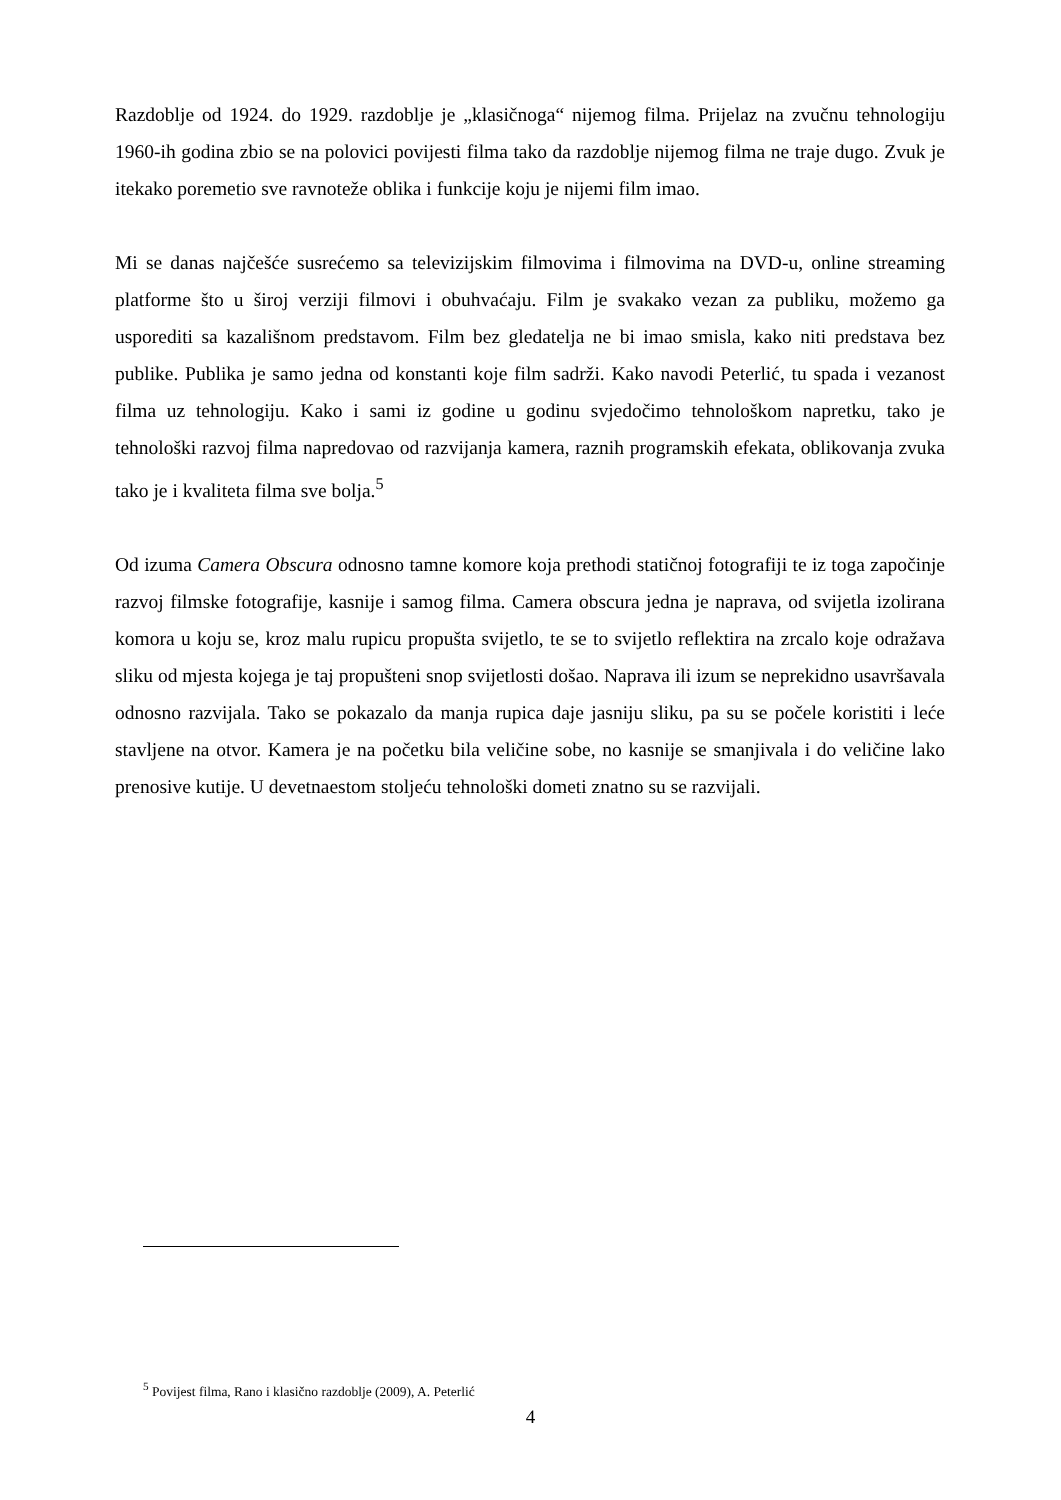Razdoblje od 1924. do 1929. razdoblje je „klasičnoga“ nijemog filma. Prijelaz na zvučnu tehnologiju 1960-ih godina zbio se na polovici povijesti filma tako da razdoblje nijemog filma ne traje dugo. Zvuk je itekako poremetio sve ravnoteže oblika i funkcije koju je nijemi film imao.
Mi se danas najčešće susrećemo sa televizijskim filmovima i filmovima na DVD-u, online streaming platforme što u široj verziji filmovi i obuhvaćaju. Film je svakako vezan za publiku, možemo ga usporediti sa kazališnom predstavom. Film bez gledatelja ne bi imao smisla, kako niti predstava bez publike. Publika je samo jedna od konstanti koje film sadrži. Kako navodi Peterlić, tu spada i vezanost filma uz tehnologiju. Kako i sami iz godine u godinu svjedočimo tehnološkom napretku, tako je tehnološki razvoj filma napredovao od razvijanja kamera, raznih programskih efekata, oblikovanja zvuka tako je i kvaliteta filma sve bolja.<sup>5</sup>
Od izuma Camera Obscura odnosno tamne komore koja prethodi statičnoj fotografiji te iz toga započinje razvoj filmske fotografije, kasnije i samog filma. Camera obscura jedna je naprava, od svijetla izolirana komora u koju se, kroz malu rupicu propušta svijetlo, te se to svijetlo reflektira na zrcalo koje odražava sliku od mjesta kojega je taj propušteni snop svijetlosti došao. Naprava ili izum se neprekidno usavršavala odnosno razvijala. Tako se pokazalo da manja rupica daje jasniju sliku, pa su se počele koristiti i leće stavljene na otvor. Kamera je na početku bila veličine sobe, no kasnije se smanjivala i do veličine lako prenosive kutije. U devetnaestom stoljeću tehnološki dometi znatno su se razvijali.
<sup>5</sup> Povijest filma, Rano i klasično razdoblje (2009), A. Peterlić
4